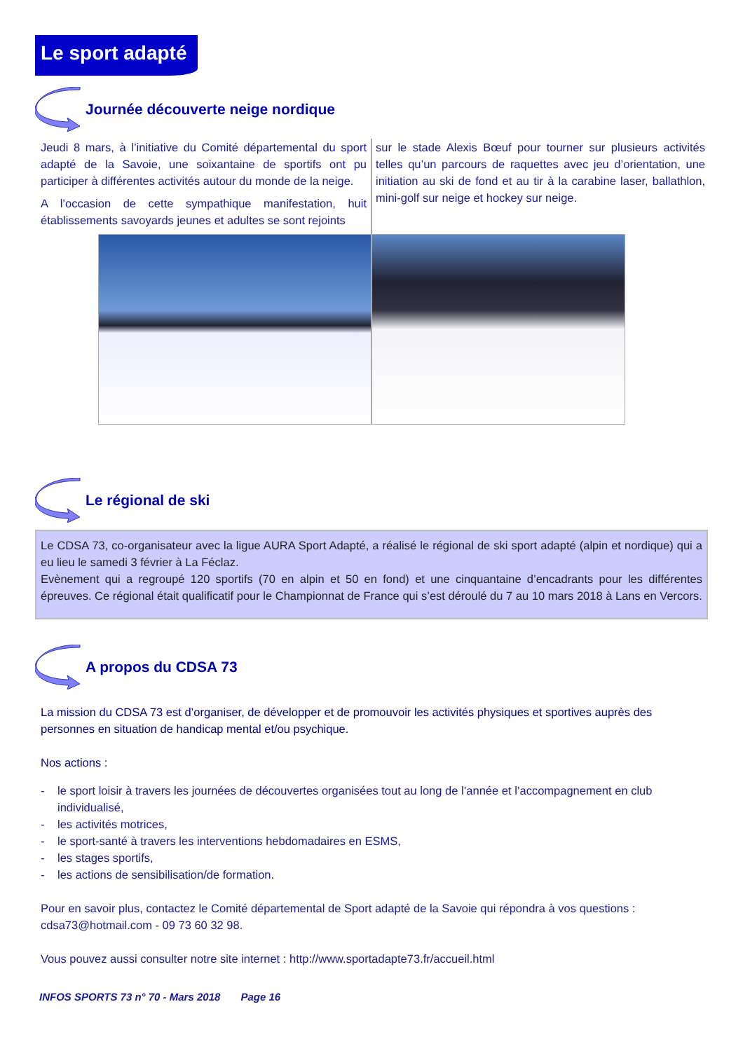Le sport adapté
Journée découverte neige nordique
Jeudi 8 mars, à l’initiative du Comité départemental du sport adapté de la Savoie, une soixantaine de sportifs ont pu participer à différentes activités autour du monde de la neige.
A l’occasion de cette sympathique manifestation, huit établissements savoyards jeunes et adultes se sont rejoints
sur le stade Alexis Bœuf pour tourner sur plusieurs activités telles qu’un parcours de raquettes avec jeu d’orientation, une initiation au ski de fond et au tir à la carabine laser, ballathlon, mini-golf sur neige et hockey sur neige.
Le régional de ski
Le CDSA 73, co-organisateur avec la ligue AURA Sport Adapté, a réalisé le régional de ski sport adapté (alpin et nordique) qui a eu lieu le samedi 3 février à La Féclaz.
Evènement qui a regroupé 120 sportifs (70 en alpin et 50 en fond) et une cinquantaine d’encadrants pour les différentes épreuves. Ce régional était qualificatif pour le Championnat de France qui s’est déroulé du 7 au 10 mars 2018 à Lans en Vercors.
A propos du CDSA 73
La mission du CDSA 73 est d’organiser, de développer et de promouvoir les activités physiques et sportives auprès des personnes en situation de handicap mental et/ou psychique.
Nos actions :
- le sport loisir à travers les journées de découvertes organisées tout au long de l’année et l’accompagnement en club individualisé,
- les activités motrices,
- le sport-santé à travers les interventions hebdomadaires en ESMS,
- les stages sportifs,
- les actions de sensibilisation/de formation.
Pour en savoir plus, contactez le Comité départemental de Sport adapté de la Savoie qui répondra à vos questions : cdsa73@hotmail.com - 09 73 60 32 98.
Vous pouvez aussi consulter notre site internet : http://www.sportadapte73.fr/accueil.html
INFOS SPORTS 73 n° 70 - Mars 2018 Page 16